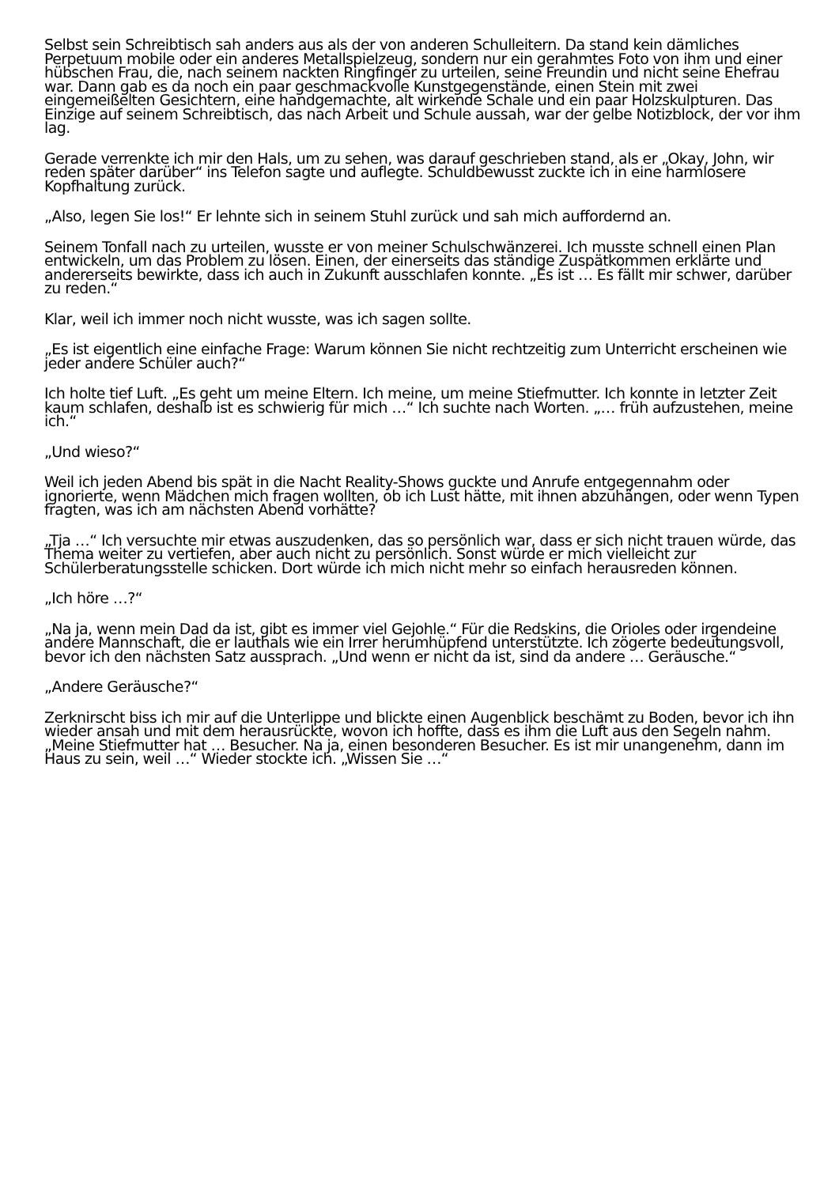Selbst sein Schreibtisch sah anders aus als der von anderen Schulleitern. Da stand kein dämliches Perpetuum mobile oder ein anderes Metallspielzeug, sondern nur ein gerahmtes Foto von ihm und einer hübschen Frau, die, nach seinem nackten Ringfinger zu urteilen, seine Freundin und nicht seine Ehefrau war. Dann gab es da noch ein paar geschmackvolle Kunstgegenstände, einen Stein mit zwei eingemeißelten Gesichtern, eine handgemachte, alt wirkende Schale und ein paar Holzskulpturen. Das Einzige auf seinem Schreibtisch, das nach Arbeit und Schule aussah, war der gelbe Notizblock, der vor ihm lag.
Gerade verrenkte ich mir den Hals, um zu sehen, was darauf geschrieben stand, als er „Okay, John, wir reden später darüber“ ins Telefon sagte und auflegte. Schuldbewusst zuckte ich in eine harmlosere Kopfhaltung zurück.
„Also, legen Sie los!“ Er lehnte sich in seinem Stuhl zurück und sah mich auffordernd an.
Seinem Tonfall nach zu urteilen, wusste er von meiner Schulschwänzerei. Ich musste schnell einen Plan entwickeln, um das Problem zu lösen. Einen, der einerseits das ständige Zuspätkommen erklärte und andererseits bewirkte, dass ich auch in Zukunft ausschlafen konnte. „Es ist … Es fällt mir schwer, darüber zu reden.“
Klar, weil ich immer noch nicht wusste, was ich sagen sollte.
„Es ist eigentlich eine einfache Frage: Warum können Sie nicht rechtzeitig zum Unterricht erscheinen wie jeder andere Schüler auch?“
Ich holte tief Luft. „Es geht um meine Eltern. Ich meine, um meine Stiefmutter. Ich konnte in letzter Zeit kaum schlafen, deshalb ist es schwierig für mich …“ Ich suchte nach Worten. „… früh aufzustehen, meine ich.“
„Und wieso?“
Weil ich jeden Abend bis spät in die Nacht Reality-Shows guckte und Anrufe entgegennahm oder ignorierte, wenn Mädchen mich fragen wollten, ob ich Lust hätte, mit ihnen abzuhängen, oder wenn Typen fragten, was ich am nächsten Abend vorhätte?
„Tja …“ Ich versuchte mir etwas auszudenken, das so persönlich war, dass er sich nicht trauen würde, das Thema weiter zu vertiefen, aber auch nicht zu persönlich. Sonst würde er mich vielleicht zur Schülerberatungsstelle schicken. Dort würde ich mich nicht mehr so einfach herausreden können.
„Ich höre …?“
„Na ja, wenn mein Dad da ist, gibt es immer viel Gejohle.“ Für die Redskins, die Orioles oder irgendeine andere Mannschaft, die er lauthals wie ein Irrer herumhüpfend unterstützte. Ich zögerte bedeutungsvoll, bevor ich den nächsten Satz aussprach. „Und wenn er nicht da ist, sind da andere … Geräusche.“
„Andere Geräusche?“
Zerknirscht biss ich mir auf die Unterlippe und blickte einen Augenblick beschämt zu Boden, bevor ich ihn wieder ansah und mit dem herausrückte, wovon ich hoffte, dass es ihm die Luft aus den Segeln nahm. „Meine Stiefmutter hat … Besucher. Na ja, einen besonderen Besucher. Es ist mir unangenehm, dann im Haus zu sein, weil …“ Wieder stockte ich. „Wissen Sie …“